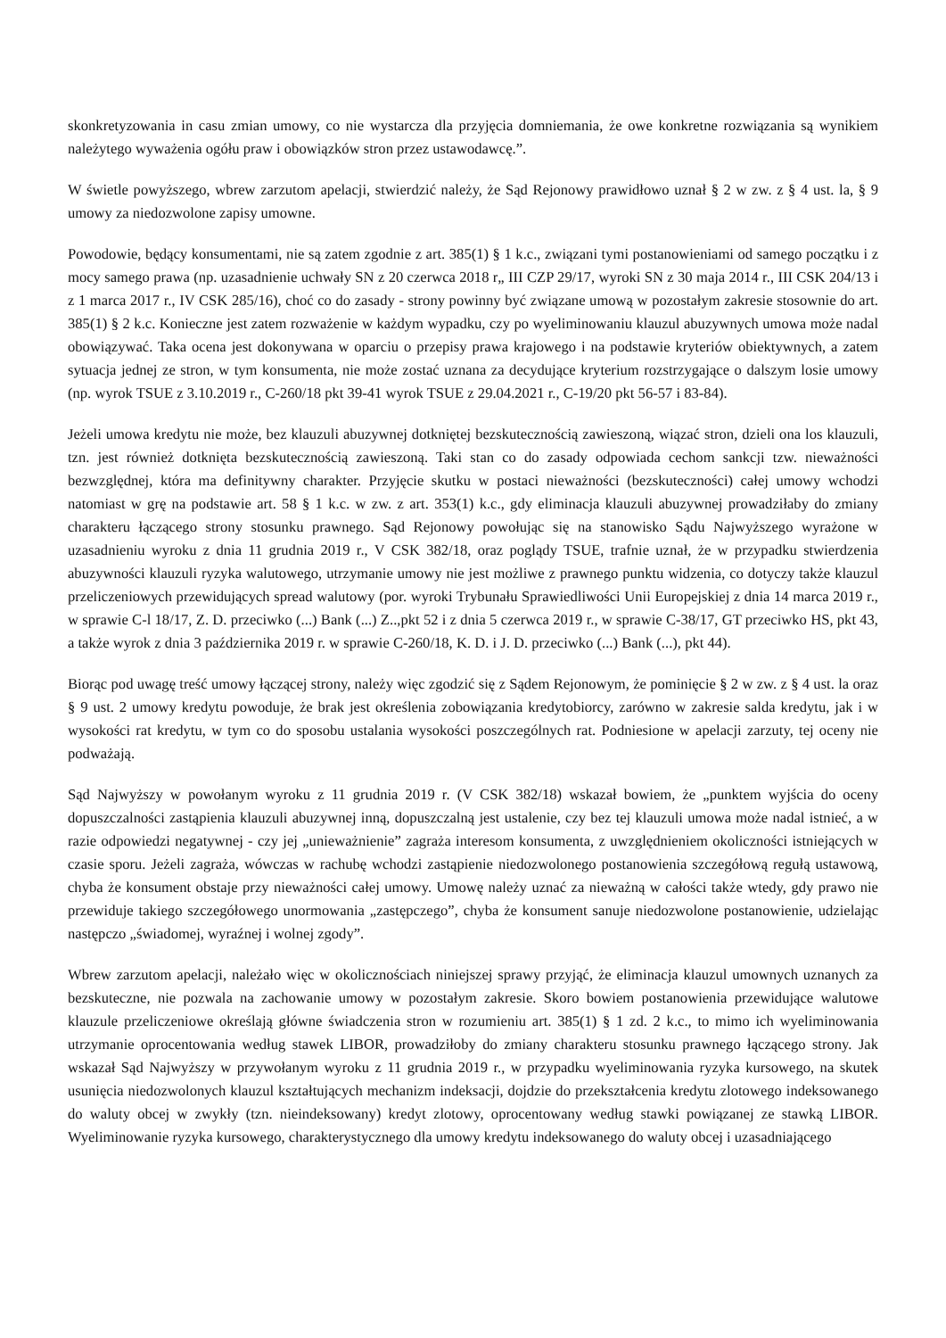skonkretyzowania in casu zmian umowy, co nie wystarcza dla przyjęcia domniemania, że owe konkretne rozwiązania są wynikiem należytego wyważenia ogółu praw i obowiązków stron przez ustawodawcę.”.
W świetle powyższego, wbrew zarzutom apelacji, stwierdzić należy, że Sąd Rejonowy prawidłowo uznał § 2 w zw. z § 4 ust. la, § 9 umowy za niedozwolone zapisy umowne.
Powodowie, będący konsumentami, nie są zatem zgodnie z art. 385(1) § 1 k.c., związani tymi postanowieniami od samego początku i z mocy samego prawa (np. uzasadnienie uchwały SN z 20 czerwca 2018 r„ III CZP 29/17, wyroki SN z 30 maja 2014 r., III CSK 204/13 i z 1 marca 2017 r., IV CSK 285/16), choć co do zasady - strony powinny być związane umową w pozostałym zakresie stosownie do art. 385(1) § 2 k.c. Konieczne jest zatem rozważenie w każdym wypadku, czy po wyeliminowaniu klauzul abuzywnych umowa może nadal obowiązywać. Taka ocena jest dokonywana w oparciu o przepisy prawa krajowego i na podstawie kryteriów obiektywnych, a zatem sytuacja jednej ze stron, w tym konsumenta, nie może zostać uznana za decydujące kryterium rozstrzygające o dalszym losie umowy (np. wyrok TSUE z 3.10.2019 r., C-260/18 pkt 39-41 wyrok TSUE z 29.04.2021 r., C-19/20 pkt 56-57 i 83-84).
Jeżeli umowa kredytu nie może, bez klauzuli abuzywnej dotkniętej bezskutecznością zawieszoną, wiązać stron, dzieli ona los klauzuli, tzn. jest również dotknięta bezskutecznością zawieszoną. Taki stan co do zasady odpowiada cechom sankcji tzw. nieważności bezwzględnej, która ma definitywny charakter. Przyjęcie skutku w postaci nieważności (bezskuteczności) całej umowy wchodzi natomiast w grę na podstawie art. 58 § 1 k.c. w zw. z art. 353(1) k.c., gdy eliminacja klauzuli abuzywnej prowadziłaby do zmiany charakteru łączącego strony stosunku prawnego. Sąd Rejonowy powołując się na stanowisko Sądu Najwyższego wyrażone w uzasadnieniu wyroku z dnia 11 grudnia 2019 r., V CSK 382/18, oraz poglądy TSUE, trafnie uznał, że w przypadku stwierdzenia abuzywności klauzuli ryzyka walutowego, utrzymanie umowy nie jest możliwe z prawnego punktu widzenia, co dotyczy także klauzul przeliczeniowych przewidujących spread walutowy (por. wyroki Trybunału Sprawiedliwości Unii Europejskiej z dnia 14 marca 2019 r., w sprawie C-l 18/17, Z. D. przeciwko (...) Bank (...) Z..,pkt 52 i z dnia 5 czerwca 2019 r., w sprawie C-38/17, GT przeciwko HS, pkt 43, a także wyrok z dnia 3 października 2019 r. w sprawie C-260/18, K. D. i J. D. przeciwko (...) Bank (...), pkt 44).
Biorąc pod uwagę treść umowy łączącej strony, należy więc zgodzić się z Sądem Rejonowym, że pominięcie § 2 w zw. z § 4 ust. la oraz § 9 ust. 2 umowy kredytu powoduje, że brak jest określenia zobowiązania kredytobiorcy, zarówno w zakresie salda kredytu, jak i w wysokości rat kredytu, w tym co do sposobu ustalania wysokości poszczególnych rat. Podniesione w apelacji zarzuty, tej oceny nie podważają.
Sąd Najwyższy w powołanym wyroku z 11 grudnia 2019 r. (V CSK 382/18) wskazał bowiem, że „punktem wyjścia do oceny dopuszczalności zastąpienia klauzuli abuzywnej inną, dopuszczalną jest ustalenie, czy bez tej klauzuli umowa może nadal istnieć, a w razie odpowiedzi negatywnej - czy jej „unieważnienie” zagraża interesom konsumenta, z uwzględnieniem okoliczności istniejących w czasie sporu. Jeżeli zagraża, wówczas w rachubę wchodzi zastąpienie niedozwolonego postanowienia szczegółową regułą ustawową, chyba że konsument obstaje przy nieważności całej umowy. Umowę należy uznać za nieważną w całości także wtedy, gdy prawo nie przewiduje takiego szczegółowego unormowania „zastępczego”, chyba że konsument sanuje niedozwolone postanowienie, udzielając następczo „świadomej, wyraźnej i wolnej zgody”.
Wbrew zarzutom apelacji, należało więc w okolicznościach niniejszej sprawy przyjąć, że eliminacja klauzul umownych uznanych za bezskuteczne, nie pozwala na zachowanie umowy w pozostałym zakresie. Skoro bowiem postanowienia przewidujące walutowe klauzule przeliczeniowe określają główne świadczenia stron w rozumieniu art. 385(1) § 1 zd. 2 k.c., to mimo ich wyeliminowania utrzymanie oprocentowania według stawek LIBOR, prowadziłoby do zmiany charakteru stosunku prawnego łączącego strony. Jak wskazał Sąd Najwyższy w przywołanym wyroku z 11 grudnia 2019 r., w przypadku wyeliminowania ryzyka kursowego, na skutek usunięcia niedozwolonych klauzul kształtujących mechanizm indeksacji, dojdzie do przekształcenia kredytu zlotowego indeksowanego do waluty obcej w zwykły (tzn. nieindeksowany) kredyt zlotowy, oprocentowany według stawki powiązanej ze stawką LIBOR. Wyeliminowanie ryzyka kursowego, charakterystycznego dla umowy kredytu indeksowanego do waluty obcej i uzasadniającego